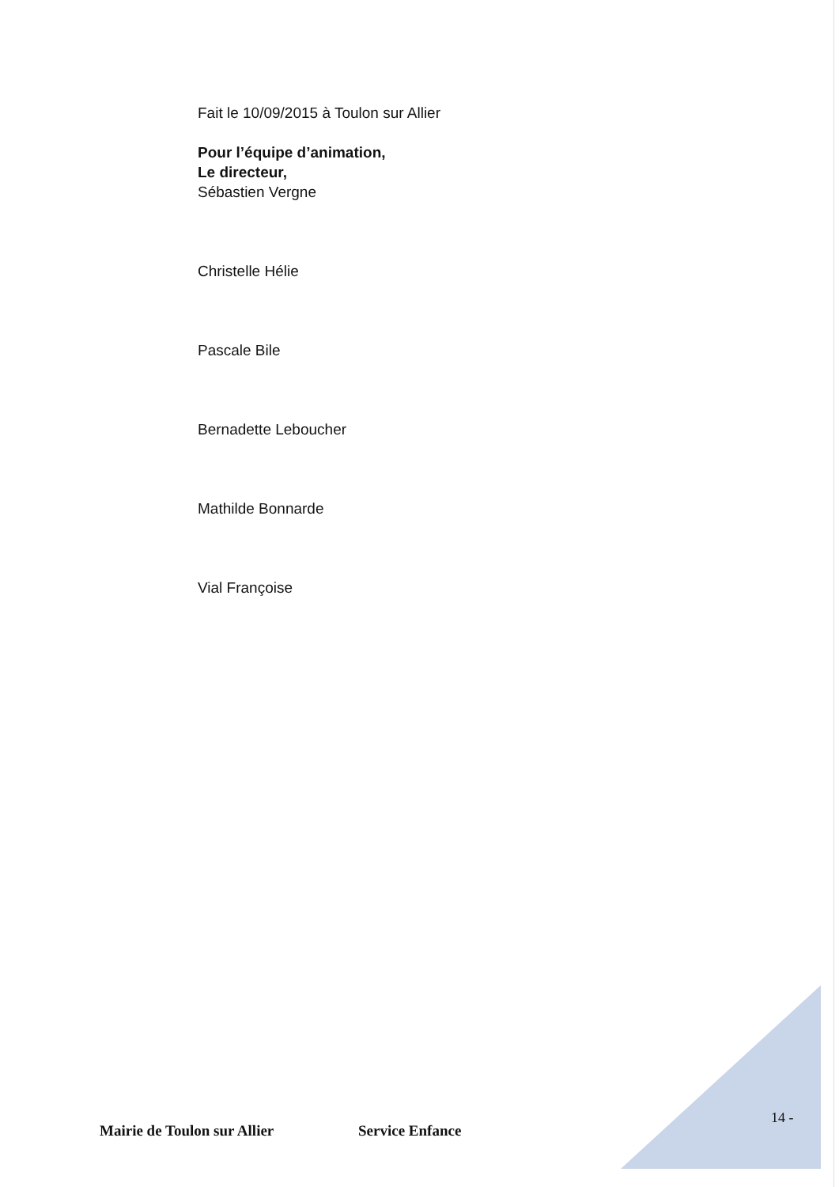Fait le 10/09/2015 à Toulon sur Allier
Pour l’équipe d’animation,
Le directeur,
Sébastien Vergne
Christelle Hélie
Pascale Bile
Bernadette Leboucher
Mathilde Bonnarde
Vial Françoise
14 -
Mairie de Toulon sur Allier Service Enfance